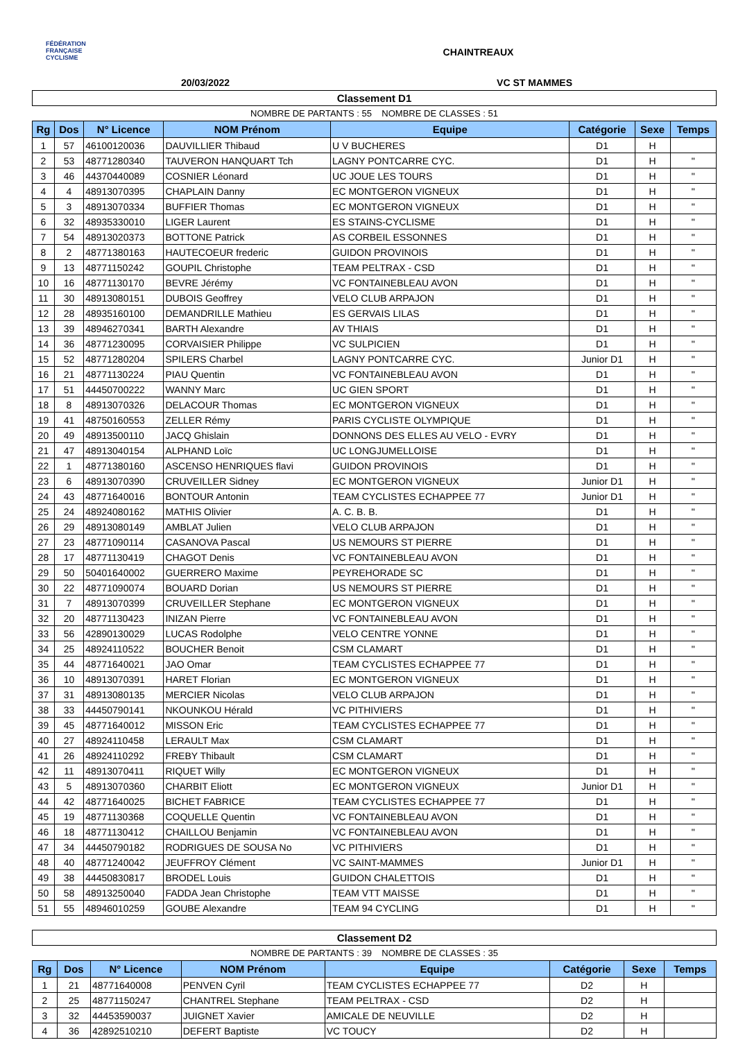FÉDÉRATION
FRANÇAISE
CYCLISME
CHAINTREAUX
20/03/2022 VC ST MAMMES
Classement D1
NOMBRE DE PARTANTS : 55 NOMBRE DE CLASSES : 51
| Rg | Dos | N° Licence | NOM Prénom | Equipe | Catégorie | Sexe | Temps |
| --- | --- | --- | --- | --- | --- | --- | --- |
| 1 | 57 | 46100120036 | DAUVILLIER Thibaud | U V BUCHERES | D1 | H | |
| 2 | 53 | 48771280340 | TAUVERON HANQUART Tch | LAGNY PONTCARRE CYC. | D1 | H | " |
| 3 | 46 | 44370440089 | COSNIER Léonard | UC JOUE LES TOURS | D1 | H | " |
| 4 | 4 | 48913070395 | CHAPLAIN Danny | EC MONTGERON VIGNEUX | D1 | H | " |
| 5 | 3 | 48913070334 | BUFFIER Thomas | EC MONTGERON VIGNEUX | D1 | H | " |
| 6 | 32 | 48935330010 | LIGER Laurent | ES STAINS-CYCLISME | D1 | H | " |
| 7 | 54 | 48913020373 | BOTTONE Patrick | AS CORBEIL ESSONNES | D1 | H | " |
| 8 | 2 | 48771380163 | HAUTECOEUR frederic | GUIDON PROVINOIS | D1 | H | " |
| 9 | 13 | 48771150242 | GOUPIL Christophe | TEAM PELTRAX - CSD | D1 | H | " |
| 10 | 16 | 48771130170 | BEVRE Jérémy | VC FONTAINEBLEAU AVON | D1 | H | " |
| 11 | 30 | 48913080151 | DUBOIS Geoffrey | VELO CLUB ARPAJON | D1 | H | " |
| 12 | 28 | 48935160100 | DEMANDRILLE Mathieu | ES GERVAIS LILAS | D1 | H | " |
| 13 | 39 | 48946270341 | BARTH Alexandre | AV THIAIS | D1 | H | " |
| 14 | 36 | 48771230095 | CORVAISIER Philippe | VC SULPICIEN | D1 | H | " |
| 15 | 52 | 48771280204 | SPILERS Charbel | LAGNY PONTCARRE CYC. | Junior D1 | H | " |
| 16 | 21 | 48771130224 | PIAU Quentin | VC FONTAINEBLEAU AVON | D1 | H | " |
| 17 | 51 | 44450700222 | WANNY Marc | UC GIEN SPORT | D1 | H | " |
| 18 | 8 | 48913070326 | DELACOUR Thomas | EC MONTGERON VIGNEUX | D1 | H | " |
| 19 | 41 | 48750160553 | ZELLER Rémy | PARIS CYCLISTE OLYMPIQUE | D1 | H | " |
| 20 | 49 | 48913500110 | JACQ Ghislain | DONNONS DES ELLES AU VELO - EVRY | D1 | H | " |
| 21 | 47 | 48913040154 | ALPHAND Loïc | UC LONGJUMELLOISE | D1 | H | " |
| 22 | 1 | 48771380160 | ASCENSO HENRIQUES flavi | GUIDON PROVINOIS | D1 | H | " |
| 23 | 6 | 48913070390 | CRUVEILLER Sidney | EC MONTGERON VIGNEUX | Junior D1 | H | " |
| 24 | 43 | 48771640016 | BONTOUR Antonin | TEAM CYCLISTES ECHAPPEE 77 | Junior D1 | H | " |
| 25 | 24 | 48924080162 | MATHIS Olivier | A. C. B. B. | D1 | H | " |
| 26 | 29 | 48913080149 | AMBLAT Julien | VELO CLUB ARPAJON | D1 | H | " |
| 27 | 23 | 48771090114 | CASANOVA Pascal | US NEMOURS ST PIERRE | D1 | H | " |
| 28 | 17 | 48771130419 | CHAGOT Denis | VC FONTAINEBLEAU AVON | D1 | H | " |
| 29 | 50 | 50401640002 | GUERRERO Maxime | PEYREHORADE SC | D1 | H | " |
| 30 | 22 | 48771090074 | BOUARD Dorian | US NEMOURS ST PIERRE | D1 | H | " |
| 31 | 7 | 48913070399 | CRUVEILLER Stephane | EC MONTGERON VIGNEUX | D1 | H | " |
| 32 | 20 | 48771130423 | INIZAN Pierre | VC FONTAINEBLEAU AVON | D1 | H | " |
| 33 | 56 | 42890130029 | LUCAS Rodolphe | VELO CENTRE YONNE | D1 | H | " |
| 34 | 25 | 48924110522 | BOUCHER Benoit | CSM CLAMART | D1 | H | " |
| 35 | 44 | 48771640021 | JAO Omar | TEAM CYCLISTES ECHAPPEE 77 | D1 | H | " |
| 36 | 10 | 48913070391 | HARET Florian | EC MONTGERON VIGNEUX | D1 | H | " |
| 37 | 31 | 48913080135 | MERCIER Nicolas | VELO CLUB ARPAJON | D1 | H | " |
| 38 | 33 | 44450790141 | NKOUNKOU Hérald | VC PITHIVIERS | D1 | H | " |
| 39 | 45 | 48771640012 | MISSON Eric | TEAM CYCLISTES ECHAPPEE 77 | D1 | H | " |
| 40 | 27 | 48924110458 | LERAULT Max | CSM CLAMART | D1 | H | " |
| 41 | 26 | 48924110292 | FREBY Thibault | CSM CLAMART | D1 | H | " |
| 42 | 11 | 48913070411 | RIQUET Willy | EC MONTGERON VIGNEUX | D1 | H | " |
| 43 | 5 | 48913070360 | CHARBIT Eliott | EC MONTGERON VIGNEUX | Junior D1 | H | " |
| 44 | 42 | 48771640025 | BICHET FABRICE | TEAM CYCLISTES ECHAPPEE 77 | D1 | H | " |
| 45 | 19 | 48771130368 | COQUELLE Quentin | VC FONTAINEBLEAU AVON | D1 | H | " |
| 46 | 18 | 48771130412 | CHAILLOU Benjamin | VC FONTAINEBLEAU AVON | D1 | H | " |
| 47 | 34 | 44450790182 | RODRIGUES DE SOUSA No | VC PITHIVIERS | D1 | H | " |
| 48 | 40 | 48771240042 | JEUFFROY Clément | VC SAINT-MAMMES | Junior D1 | H | " |
| 49 | 38 | 44450830817 | BRODEL Louis | GUIDON CHALETTOIS | D1 | H | " |
| 50 | 58 | 48913250040 | FADDA Jean Christophe | TEAM VTT MAISSE | D1 | H | " |
| 51 | 55 | 48946010259 | GOUBE Alexandre | TEAM 94 CYCLING | D1 | H | " |
Classement D2
NOMBRE DE PARTANTS : 39 NOMBRE DE CLASSES : 35
| Rg | Dos | N° Licence | NOM Prénom | Equipe | Catégorie | Sexe | Temps |
| --- | --- | --- | --- | --- | --- | --- | --- |
| 1 | 21 | 48771640008 | PENVEN Cyril | TEAM CYCLISTES ECHAPPEE 77 | D2 | H | |
| 2 | 25 | 48771150247 | CHANTREL Stephane | TEAM PELTRAX - CSD | D2 | H | |
| 3 | 32 | 44453590037 | JUIGNET Xavier | AMICALE DE NEUVILLE | D2 | H | |
| 4 | 36 | 42892510210 | DEFERT Baptiste | VC TOUCY | D2 | H | |